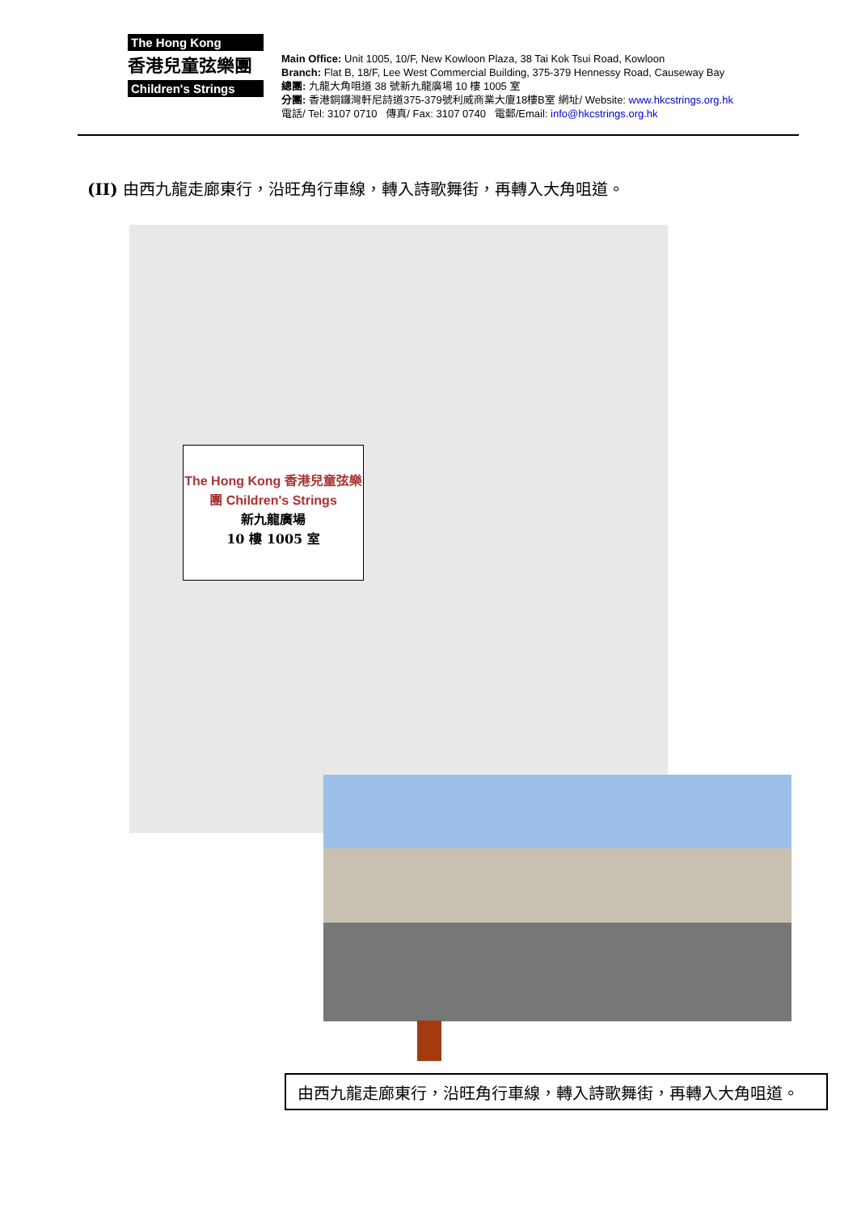The Hong Kong
香港兒童弦樂團
Children's Strings
Main Office: Unit 1005, 10/F, New Kowloon Plaza, 38 Tai Kok Tsui Road, Kowloon
Branch: Flat B, 18/F, Lee West Commercial Building, 375-379 Hennessy Road, Causeway Bay
總團: 九龍大角咀道 38 號新九龍廣場 10 樓 1005 室
分團: 香港銅鑼灣軒尼詩道375-379號利威商業大廈18樓B室 網址/ Website: www.hkcstrings.org.hk
電話/ Tel: 3107 0710 傳真/ Fax: 3107 0740 電郵/Email: info@hkcstrings.org.hk
(II) 由西九龍走廊東行，沿旺角行車線，轉入詩歌舞街，再轉入大角咀道。
The Hong Kong 香港兒童弦樂團 Children's Strings
新九龍廣場
10 樓 1005 室
由西九龍走廊東行，沿旺角行車線，轉入詩歌舞街，再轉入大角咀道。